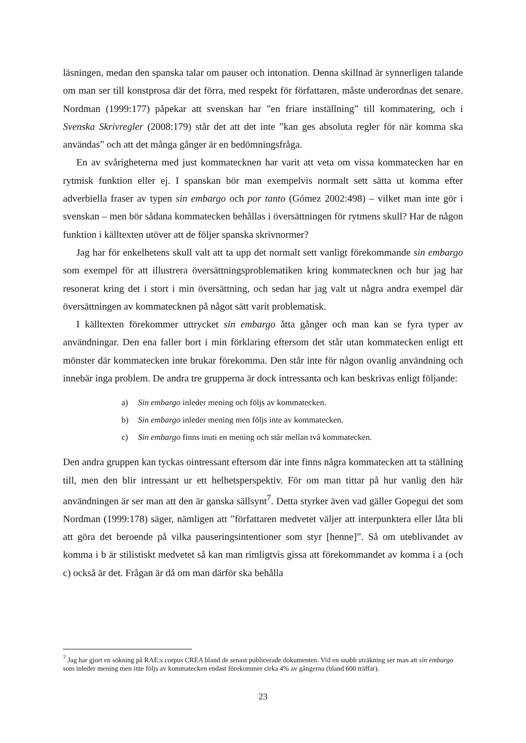läsningen, medan den spanska talar om pauser och intonation. Denna skillnad är synnerligen talande om man ser till konstprosa där det förra, med respekt för författaren, måste underordnas det senare. Nordman (1999:177) påpekar att svenskan har ”en friare inställning” till kommatering, och i Svenska Skrivregler (2008:179) står det att det inte ”kan ges absoluta regler för när komma ska användas” och att det många gånger är en bedömningsfråga.
En av svårigheterna med just kommatecknen har varit att veta om vissa kommatecken har en rytmisk funktion eller ej. I spanskan bör man exempelvis normalt sett sätta ut komma efter adverbiella fraser av typen sin embargo och por tanto (Gómez 2002:498) – vilket man inte gör i svenskan – men bör sådana kommatecken behållas i översättningen för rytmens skull? Har de någon funktion i källtexten utöver att de följer spanska skrivnormer?
Jag har för enkelhetens skull valt att ta upp det normalt sett vanligt förekommande sin embargo som exempel för att illustrera översättningsproblematiken kring kommatecknen och hur jag har resonerat kring det i stort i min översättning, och sedan har jag valt ut några andra exempel där översättningen av kommatecknen på något sätt varit problematisk.
I källtexten förekommer uttrycket sin embargo åtta gånger och man kan se fyra typer av användningar. Den ena faller bort i min förklaring eftersom det står utan kommatecken enligt ett mönster där kommatecken inte brukar förekomma. Den står inte för någon ovanlig användning och innebär inga problem. De andra tre grupperna är dock intressanta och kan beskrivas enligt följande:
a) Sin embargo inleder mening och följs av kommatecken.
b) Sin embargo inleder mening men följs inte av kommatecken.
c) Sin embargo finns inuti en mening och står mellan två kommatecken.
Den andra gruppen kan tyckas ointressant eftersom där inte finns några kommatecken att ta ställning till, men den blir intressant ur ett helhetsperspektiv. För om man tittar på hur vanlig den här användningen är ser man att den är ganska sällsynt<sup>7</sup>. Detta styrker även vad gäller Gopegui det som Nordman (1999:178) säger, nämligen att ”författaren medvetet väljer att interpunktera eller låta bli att göra det beroende på vilka pauseringsintentioner som styr [henne]”. Så om uteblivandet av komma i b är stilistiskt medvetet så kan man rimligtvis gissa att förekommandet av komma i a (och c) också är det. Frågan är då om man därför ska behålla
<sup>7</sup> Jag har gjort en sökning på RAE:s corpus CREA bland de senast publicerade dokumenten. Vid en snabb uträkning ser man att sin embargo som inleder mening men inte följs av kommatecken endast förekommer cirka 4% av gångerna (bland 600 träffar).
23